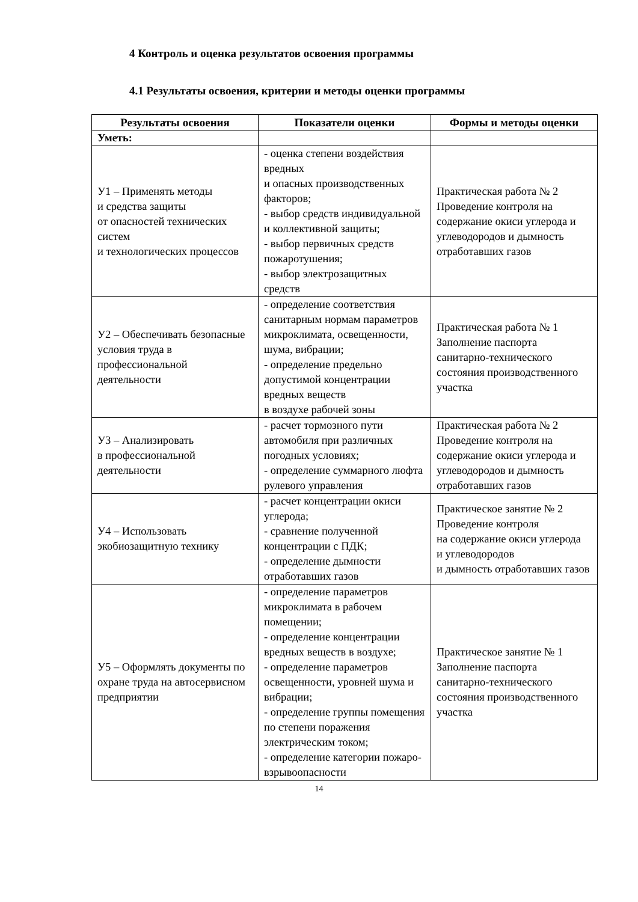4 Контроль и оценка результатов освоения программы
4.1 Результаты освоения, критерии и методы оценки программы
| Результаты освоения | Показатели оценки | Формы и методы оценки |
| --- | --- | --- |
| Уметь: | | |
| У1 – Применять методы и средства защиты от опасностей технических систем и технологических процессов | - оценка степени воздействия вредных и опасных производственных факторов; - выбор средств индивидуальной и коллективной защиты; - выбор первичных средств пожаротушения; - выбор электрозащитных средств | Практическая работа № 2 Проведение контроля на содержание окиси углерода и углеводородов и дымность отработавших газов |
| У2 – Обеспечивать безопасные условия труда в профессиональной деятельности | - определение соответствия санитарным нормам параметров микроклимата, освещенности, шума, вибрации; - определение предельно допустимой концентрации вредных веществ в воздухе рабочей зоны | Практическая работа № 1 Заполнение паспорта санитарно-технического состояния производственного участка |
| У3 – Анализировать в профессиональной деятельности | - расчет тормозного пути автомобиля при различных погодных условиях; - определение суммарного люфта рулевого управления | Практическая работа № 2 Проведение контроля на содержание окиси углерода и углеводородов и дымность отработавших газов |
| У4 – Использовать экобиозащитную технику | - расчет концентрации окиси углерода; - сравнение полученной концентрации с ПДК; - определение дымности отработавших газов | Практическое занятие № 2 Проведение контроля на содержание окиси углерода и углеводородов и дымность отработавших газов |
| У5 – Оформлять документы по охране труда на автосервисном предприятии | - определение параметров микроклимата в рабочем помещении; - определение концентрации вредных веществ в воздухе; - определение параметров освещенности, уровней шума и вибрации; - определение группы помещения по степени поражения электрическим током; - определение категории пожаро- взрывоопасности | Практическое занятие № 1 Заполнение паспорта санитарно-технического состояния производственного участка |
14